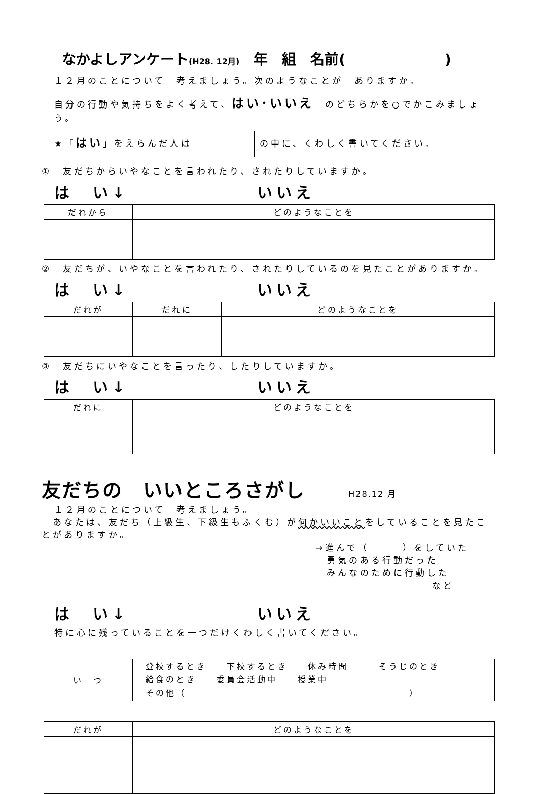なかよしアンケート(H28. 12月)　年　組　名前(　　　　　　　)
１２月のことについて　考えましょう。次のようなことが　ありますか。
自分の行動や気持ちをよく考えて、はい･いいえ　のどちらかを○でかこみましょう。
★「はい」をえらんだ人は の中に、くわしく書いてください。
①　友だちからいやなことを言われたり、されたりしていますか。
は　い↓ いいえ
| だれから | どのようなことを |
| --- | --- |
②　友だちが、いやなことを言われたり、されたりしているのを見たことがありますか。
は　い↓ いいえ
| だれが | だれに | どのようなことを |
| --- | --- | --- |
③　友だちにいやなことを言ったり、したりしていますか。
は　い↓ いいえ
| だれに | どのようなことを |
| --- | --- |
友だちの　いいところさがし H28.12 月
１２月のことについて　考えましょう。
　あなたは、友だち（上級生、下級生もふくむ）が何かいいことをしていることを見たことがありますか。
→進んで（　　　）をしていた
　勇気のある行動だった
　みんなのために行動した
など
は　い↓ いいえ
特に心に残っていることを一つだけくわしく書いてください。
| い つ | 登校するとき 下校するとき 休み時間 そうじのとき 給食のとき 委員会活動中 授業中 その他（ ） |
| だれが | どのようなことを |
| --- | --- |